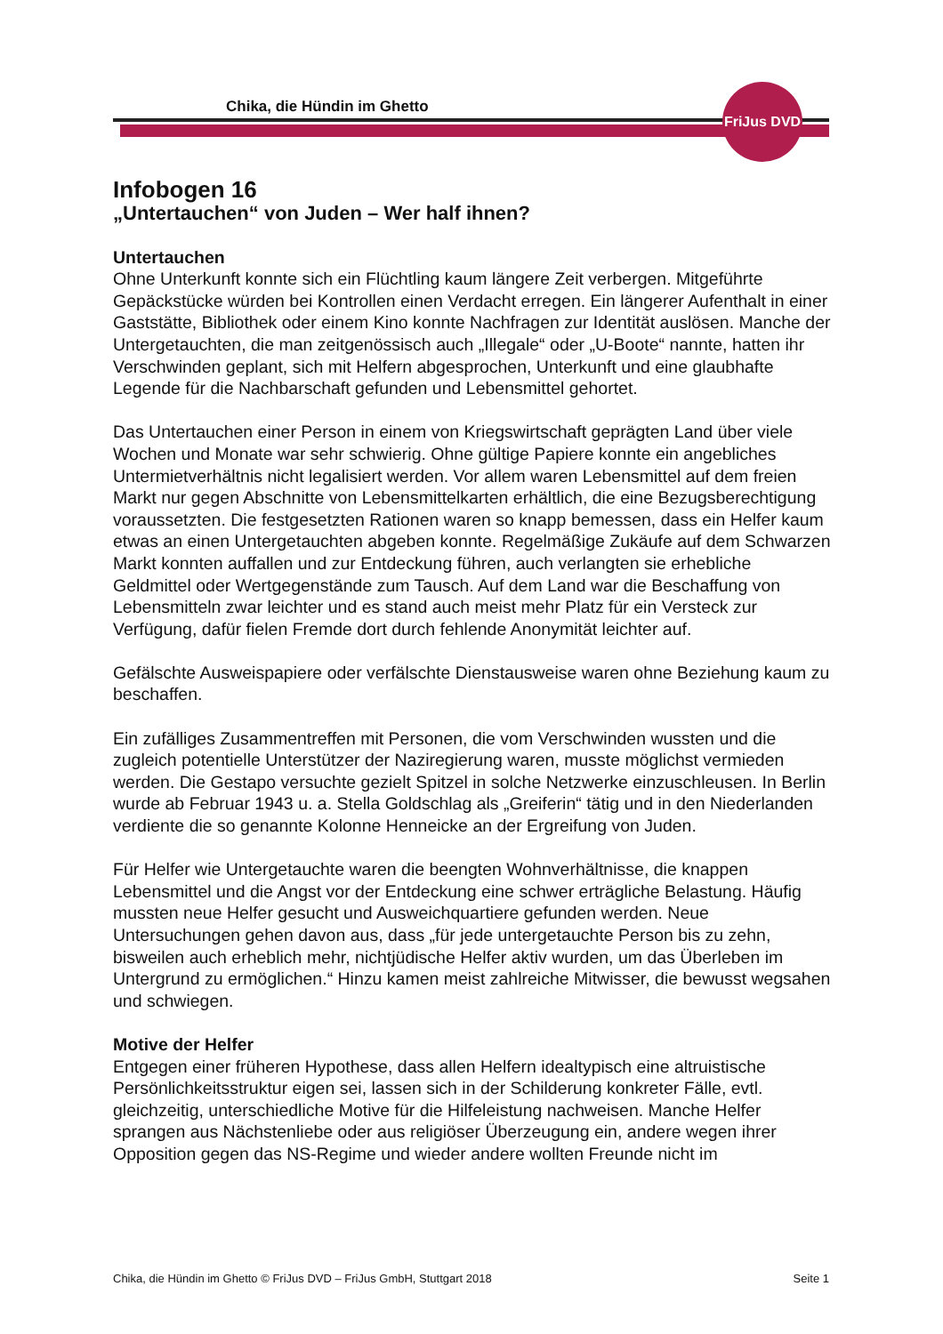Chika, die Hündin im Ghetto
FriJus DVD
Infobogen 16
„Untertauchen“ von Juden – Wer half ihnen?
Untertauchen
Ohne Unterkunft konnte sich ein Flüchtling kaum längere Zeit verbergen. Mitgeführte Gepäckstücke würden bei Kontrollen einen Verdacht erregen. Ein längerer Aufenthalt in einer Gaststätte, Bibliothek oder einem Kino konnte Nachfragen zur Identität auslösen. Manche der Untergetauchten, die man zeitgenössisch auch „Illegale“ oder „U-Boote“ nannte, hatten ihr Verschwinden geplant, sich mit Helfern abgesprochen, Unterkunft und eine glaubhafte Legende für die Nachbarschaft gefunden und Lebensmittel gehortet.
Das Untertauchen einer Person in einem von Kriegswirtschaft geprägten Land über viele Wochen und Monate war sehr schwierig. Ohne gültige Papiere konnte ein angebliches Untermietverhältnis nicht legalisiert werden. Vor allem waren Lebensmittel auf dem freien Markt nur gegen Abschnitte von Lebensmittelkarten erhältlich, die eine Bezugsberechtigung voraussetzten. Die festgesetzten Rationen waren so knapp bemessen, dass ein Helfer kaum etwas an einen Untergetauchten abgeben konnte. Regelmäßige Zukäufe auf dem Schwarzen Markt konnten auffallen und zur Entdeckung führen, auch verlangten sie erhebliche Geldmittel oder Wertgegenstände zum Tausch. Auf dem Land war die Beschaffung von Lebensmitteln zwar leichter und es stand auch meist mehr Platz für ein Versteck zur Verfügung, dafür fielen Fremde dort durch fehlende Anonymität leichter auf.
Gefälschte Ausweispapiere oder verfälschte Dienstausweise waren ohne Beziehung kaum zu beschaffen.
Ein zufälliges Zusammentreffen mit Personen, die vom Verschwinden wussten und die zugleich potentielle Unterstützer der Naziregierung waren, musste möglichst vermieden werden. Die Gestapo versuchte gezielt Spitzel in solche Netzwerke einzuschleusen. In Berlin wurde ab Februar 1943 u. a. Stella Goldschlag als „Greiferin“ tätig und in den Niederlanden verdiente die so genannte Kolonne Henneicke an der Ergreifung von Juden.
Für Helfer wie Untergetauchte waren die beengten Wohnverhältnisse, die knappen Lebensmittel und die Angst vor der Entdeckung eine schwer erträgliche Belastung. Häufig mussten neue Helfer gesucht und Ausweichquartiere gefunden werden. Neue Untersuchungen gehen davon aus, dass „für jede untergetauchte Person bis zu zehn, bisweilen auch erheblich mehr, nichtjüdische Helfer aktiv wurden, um das Überleben im Untergrund zu ermöglichen.“ Hinzu kamen meist zahlreiche Mitwisser, die bewusst wegsahen und schwiegen.
Motive der Helfer
Entgegen einer früheren Hypothese, dass allen Helfern idealtypisch eine altruistische Persönlichkeitsstruktur eigen sei, lassen sich in der Schilderung konkreter Fälle, evtl. gleichzeitig, unterschiedliche Motive für die Hilfeleistung nachweisen. Manche Helfer sprangen aus Nächstenliebe oder aus religiöser Überzeugung ein, andere wegen ihrer Opposition gegen das NS-Regime und wieder andere wollten Freunde nicht im
Chika, die Hündin im Ghetto © FriJus DVD – FriJus GmbH, Stuttgart 2018 Seite 1